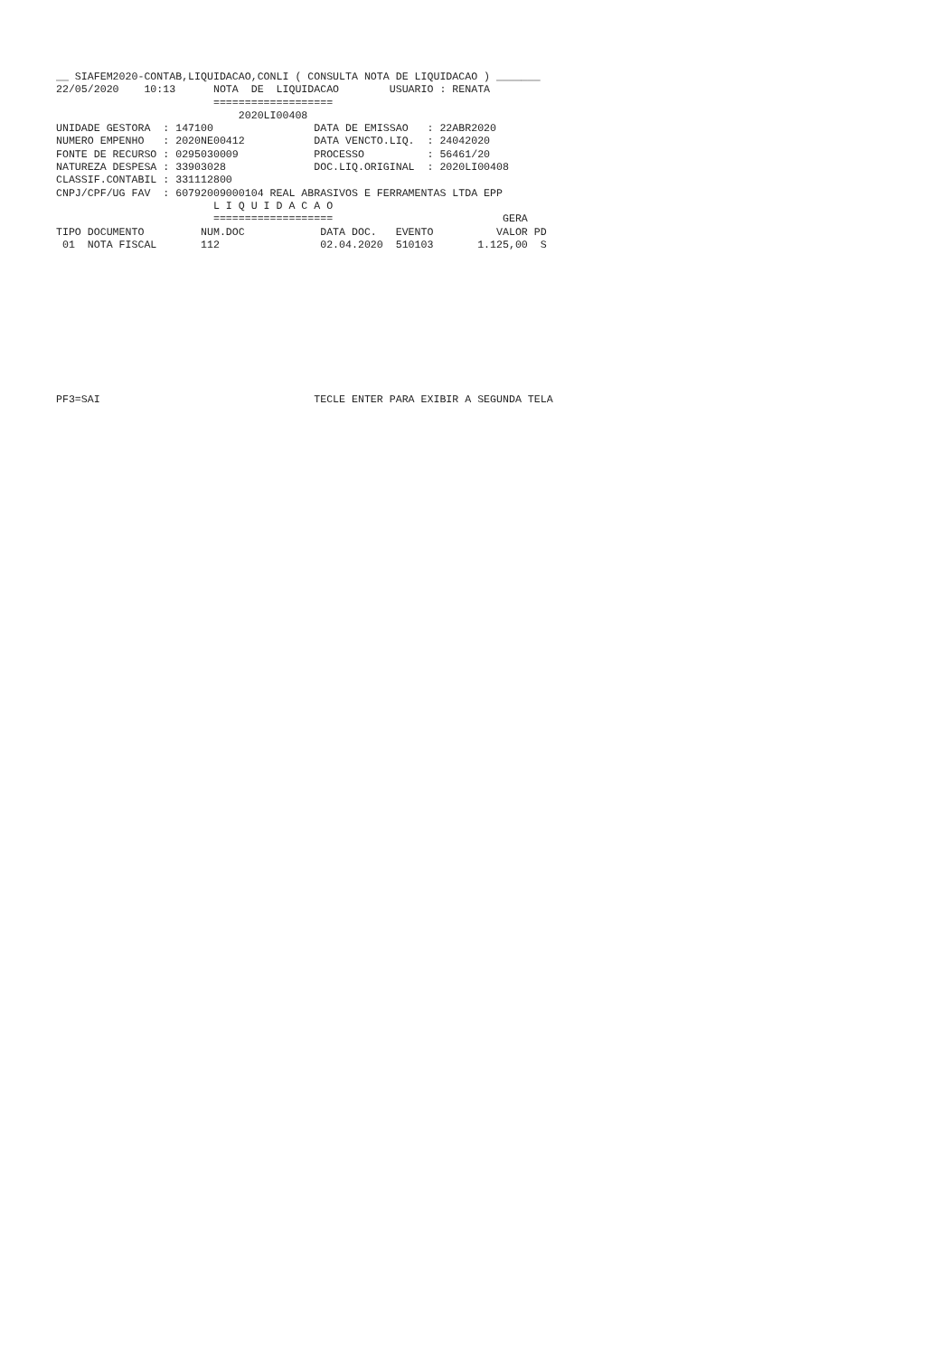__ SIAFEM2020-CONTAB,LIQUIDACAO,CONLI ( CONSULTA NOTA DE LIQUIDACAO ) _______
22/05/2020    10:13      NOTA  DE  LIQUIDACAO        USUARIO : RENATA
                         ===================
                             2020LI00408
UNIDADE GESTORA  : 147100                DATA DE EMISSAO   : 22ABR2020
NUMERO EMPENHO   : 2020NE00412           DATA VENCTO.LIQ.  : 24042020
FONTE DE RECURSO : 0295030009            PROCESSO          : 56461/20
NATUREZA DESPESA : 33903028              DOC.LIQ.ORIGINAL  : 2020LI00408
CLASSIF.CONTABIL : 331112800
CNPJ/CPF/UG FAV  : 60792009000104 REAL ABRASIVOS E FERRAMENTAS LTDA EPP
                         L I Q U I D A C A O
                         ===================                           GERA
TIPO DOCUMENTO         NUM.DOC            DATA DOC.   EVENTO          VALOR PD
 01  NOTA FISCAL       112                02.04.2020  510103       1.125,00  S











PF3=SAI                                  TECLE ENTER PARA EXIBIR A SEGUNDA TELA